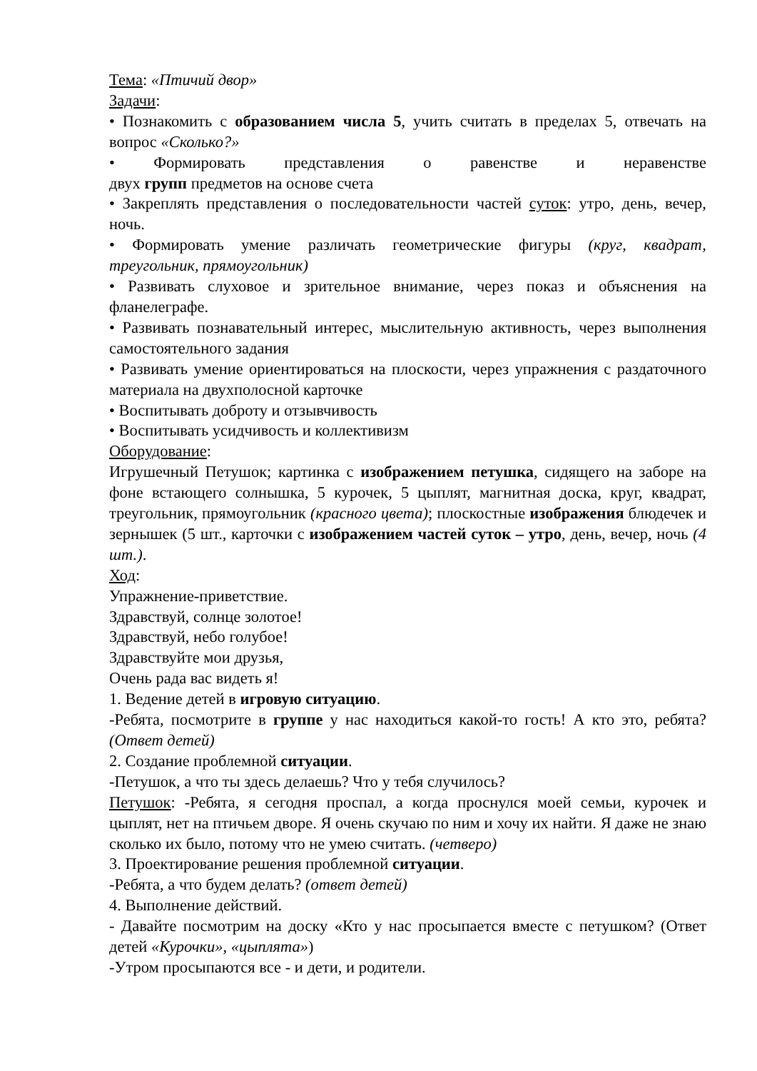Тема: «Птичий двор»
Задачи:
• Познакомить с образованием числа 5, учить считать в пределах 5, отвечать на вопрос «Сколько?»
• Формировать представления о равенстве и неравенстве
двух групп предметов на основе счета
• Закреплять представления о последовательности частей суток: утро, день, вечер, ночь.
• Формировать умение различать геометрические фигуры (круг, квадрат, треугольник, прямоугольник)
• Развивать слуховое и зрительное внимание, через показ и объяснения на фланелеграфе.
• Развивать познавательный интерес, мыслительную активность, через выполнения самостоятельного задания
• Развивать умение ориентироваться на плоскости, через упражнения с раздаточного материала на двухполосной карточке
• Воспитывать доброту и отзывчивость
• Воспитывать усидчивость и коллективизм
Оборудование:
Игрушечный Петушок; картинка с изображением петушка, сидящего на заборе на фоне встающего солнышка, 5 курочек, 5 цыплят, магнитная доска, круг, квадрат, треугольник, прямоугольник (красного цвета); плоскостные изображения блюдечек и зернышек (5 шт., карточки с изображением частей суток – утро, день, вечер, ночь (4 шт.).
Ход:
Упражнение-приветствие.
Здравствуй, солнце золотое!
Здравствуй, небо голубое!
Здравствуйте мои друзья,
Очень рада вас видеть я!
1. Ведение детей в игровую ситуацию.
-Ребята, посмотрите в группе у нас находиться какой-то гость! А кто это, ребята? (Ответ детей)
2. Создание проблемной ситуации.
-Петушок, а что ты здесь делаешь? Что у тебя случилось?
Петушок: -Ребята, я сегодня проспал, а когда проснулся моей семьи, курочек и цыплят, нет на птичьем дворе. Я очень скучаю по ним и хочу их найти. Я даже не знаю сколько их было, потому что не умею считать. (четверо)
3. Проектирование решения проблемной ситуации.
-Ребята, а что будем делать? (ответ детей)
4. Выполнение действий.
- Давайте посмотрим на доску «Кто у нас просыпается вместе с петушком? (Ответ детей «Курочки», «цыплята»)
-Утром просыпаются все - и дети, и родители.